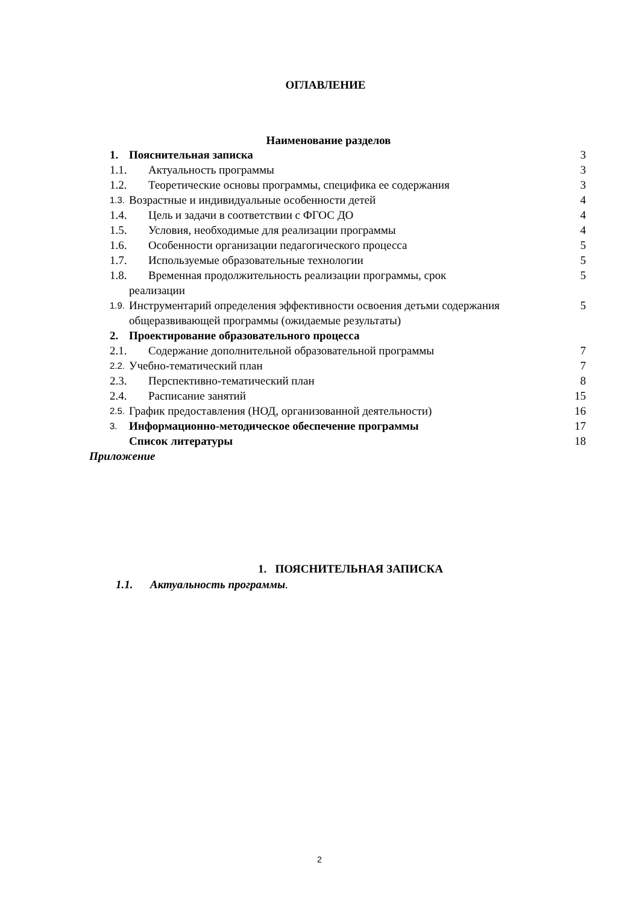ОГЛАВЛЕНИЕ
Наименование разделов
1. Пояснительная записка 3
1.1. Актуальность программы 3
1.2. Теоретические основы программы, специфика ее содержания 3
1.3. Возрастные и индивидуальные особенности детей 4
1.4. Цель и задачи в соответствии с ФГОС ДО 4
1.5. Условия, необходимые для реализации программы 4
1.6. Особенности организации педагогического процесса 5
1.7. Используемые образовательные технологии 5
1.8. Временная продолжительность реализации программы, срок 5
реализации
1.9. Инструментарий определения эффективности освоения детьми содержания общеразвивающей программы (ожидаемые результаты) 5
2. Проектирование образовательного процесса
2.1. Содержание дополнительной образовательной программы 7
2.2. Учебно-тематический план 7
2.3. Перспективно-тематический план 8
2.4. Расписание занятий 15
2.5. График предоставления (НОД, организованной деятельности) 16
3. Информационно-методическое обеспечение программы 17
Список литературы 18
Приложение
1. ПОЯСНИТЕЛЬНАЯ ЗАПИСКА
1.1. Актуальность программы.
2